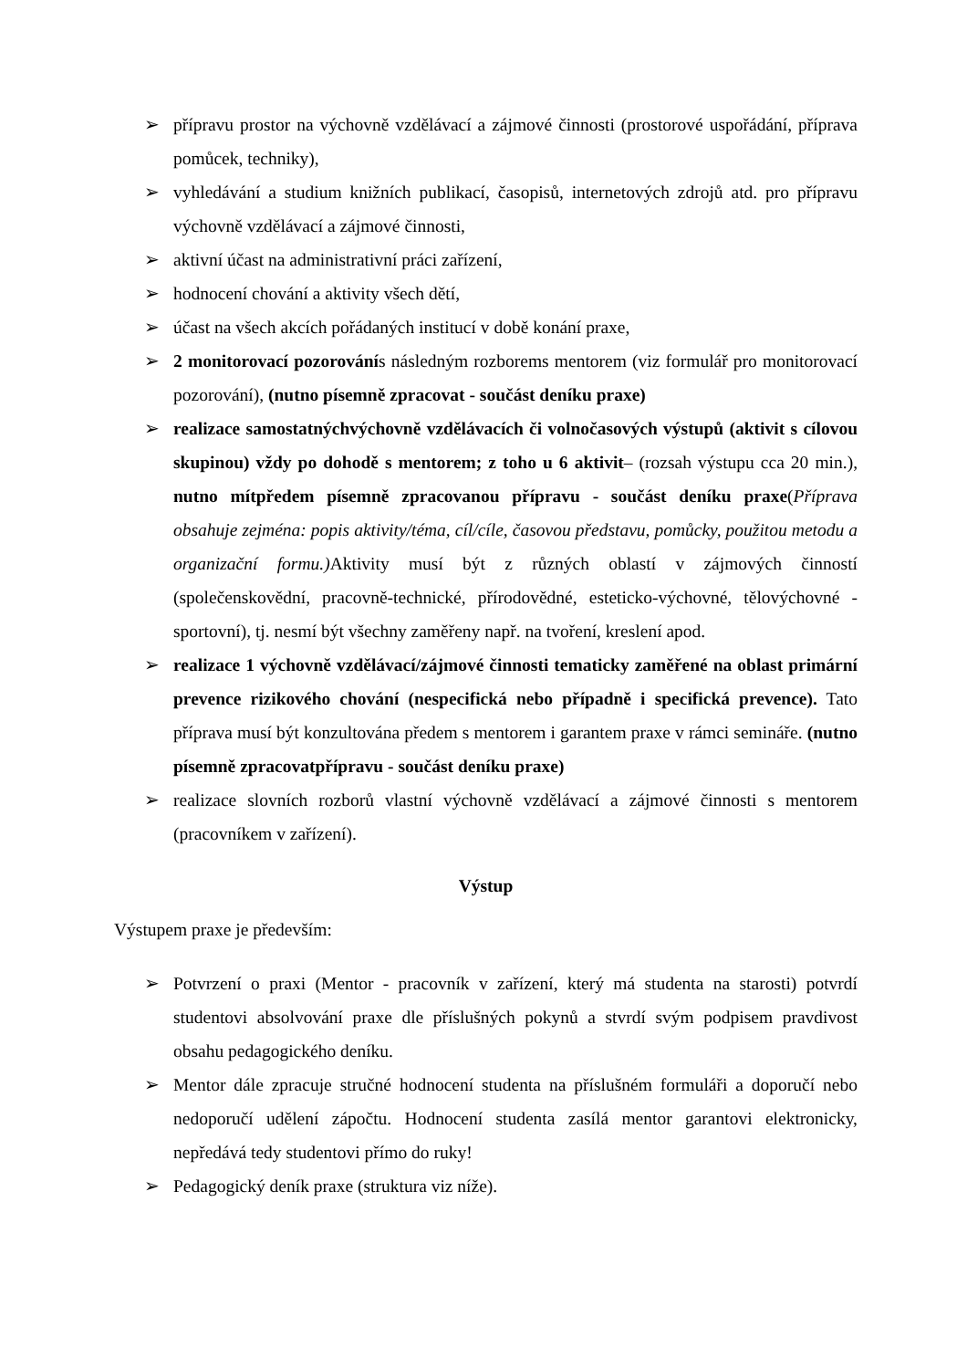➢ přípravu prostor na výchovně vzdělávací a zájmové činnosti (prostorové uspořádání, příprava pomůcek, techniky),
➢ vyhledávání a studium knižních publikací, časopisů, internetových zdrojů atd. pro přípravu výchovně vzdělávací a zájmové činnosti,
➢ aktivní účast na administrativní práci zařízení,
➢ hodnocení chování a aktivity všech dětí,
➢ účast na všech akcích pořádaných institucí v době konání praxe,
➢ 2 monitorovací pozorovánís následným rozborems mentorem (viz formulář pro monitorovací pozorování), (nutno písemně zpracovat - součást deníku praxe)
➢ realizace samostatnýchvýchovně vzdělávacích či volnočasových výstupů (aktivit s cílovou skupinou) vždy po dohodě s mentorem; z toho u 6 aktivit– (rozsah výstupu cca 20 min.), nutno mítpředem písemně zpracovanou přípravu - součást deníku praxe(Příprava obsahuje zejména: popis aktivity/téma, cíl/cíle, časovou představu, pomůcky, použitou metodu a organizační formu.) Aktivity musí být z různých oblastí v zájmových činností (společenskovědní, pracovně-technické, přírodovědné, esteticko-výchovné, tělovýchovné - sportovní), tj. nesmí být všechny zaměřeny např. na tvoření, kreslení apod.
➢ realizace 1 výchovně vzdělávací/zájmové činnosti tematicky zaměřené na oblast primární prevence rizikového chování (nespecifická nebo případně i specifická prevence). Tato příprava musí být konzultována předem s mentorem i garantem praxe v rámci semináře. (nutno písemně zpracovatpřípravu - součást deníku praxe)
➢ realizace slovních rozborů vlastní výchovně vzdělávací a zájmové činnosti s mentorem (pracovníkem v zařízení).
Výstup
Výstupem praxe je především:
➢ Potvrzení o praxi (Mentor - pracovník v zařízení, který má studenta na starosti) potvrdí studentovi absolvování praxe dle příslušných pokynů a stvrdí svým podpisem pravdivost obsahu pedagogického deníku.
➢ Mentor dále zpracuje stručné hodnocení studenta na příslušném formuláři a doporučí nebo nedoporučí udělení zápočtu. Hodnocení studenta zasílá mentor garantovi elektronicky, nepředává tedy studentovi přímo do ruky!
➢ Pedagogický deník praxe (struktura viz níže).